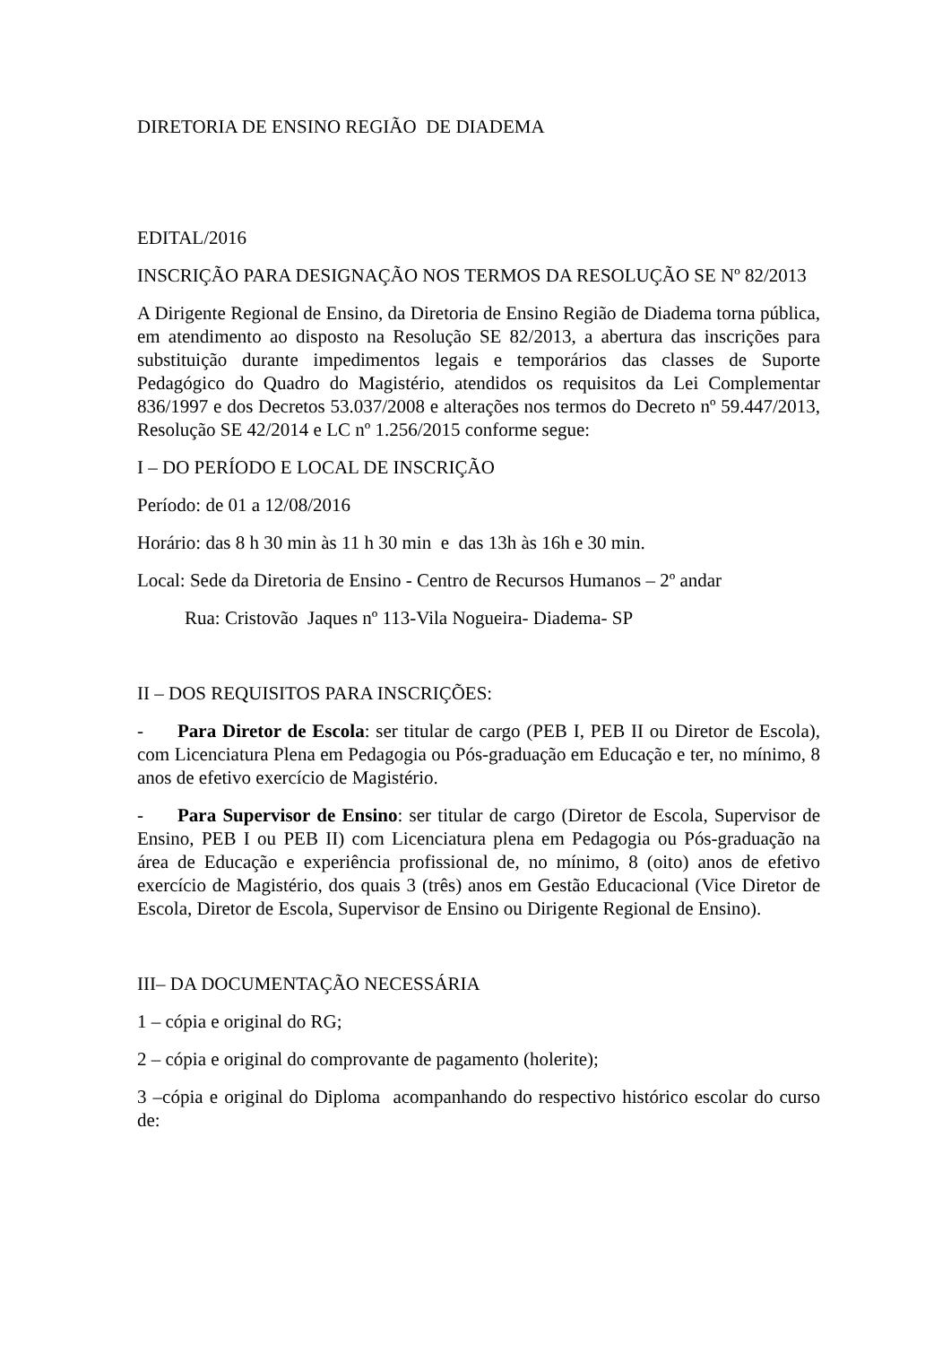DIRETORIA DE ENSINO REGIÃO DE DIADEMA
EDITAL/2016
INSCRIÇÃO PARA DESIGNAÇÃO NOS TERMOS DA RESOLUÇÃO SE Nº 82/2013
A Dirigente Regional de Ensino, da Diretoria de Ensino Região de Diadema torna pública, em atendimento ao disposto na Resolução SE 82/2013, a abertura das inscrições para substituição durante impedimentos legais e temporários das classes de Suporte Pedagógico do Quadro do Magistério, atendidos os requisitos da Lei Complementar 836/1997 e dos Decretos 53.037/2008 e alterações nos termos do Decreto nº 59.447/2013, Resolução SE 42/2014 e LC nº 1.256/2015 conforme segue:
I – DO PERÍODO E LOCAL DE INSCRIÇÃO
Período: de 01 a 12/08/2016
Horário: das 8 h 30 min às 11 h 30 min e das 13h às 16h e 30 min.
Local: Sede da Diretoria de Ensino - Centro de Recursos Humanos – 2º andar
Rua: Cristovão Jaques nº 113-Vila Nogueira- Diadema- SP
II – DOS REQUISITOS PARA INSCRIÇÕES:
- Para Diretor de Escola: ser titular de cargo (PEB I, PEB II ou Diretor de Escola), com Licenciatura Plena em Pedagogia ou Pós-graduação em Educação e ter, no mínimo, 8 anos de efetivo exercício de Magistério.
- Para Supervisor de Ensino: ser titular de cargo (Diretor de Escola, Supervisor de Ensino, PEB I ou PEB II) com Licenciatura plena em Pedagogia ou Pós-graduação na área de Educação e experiência profissional de, no mínimo, 8 (oito) anos de efetivo exercício de Magistério, dos quais 3 (três) anos em Gestão Educacional (Vice Diretor de Escola, Diretor de Escola, Supervisor de Ensino ou Dirigente Regional de Ensino).
III– DA DOCUMENTAÇÃO NECESSÁRIA
1 – cópia e original do RG;
2 – cópia e original do comprovante de pagamento (holerite);
3 –cópia e original do Diploma acompanhando do respectivo histórico escolar do curso de: